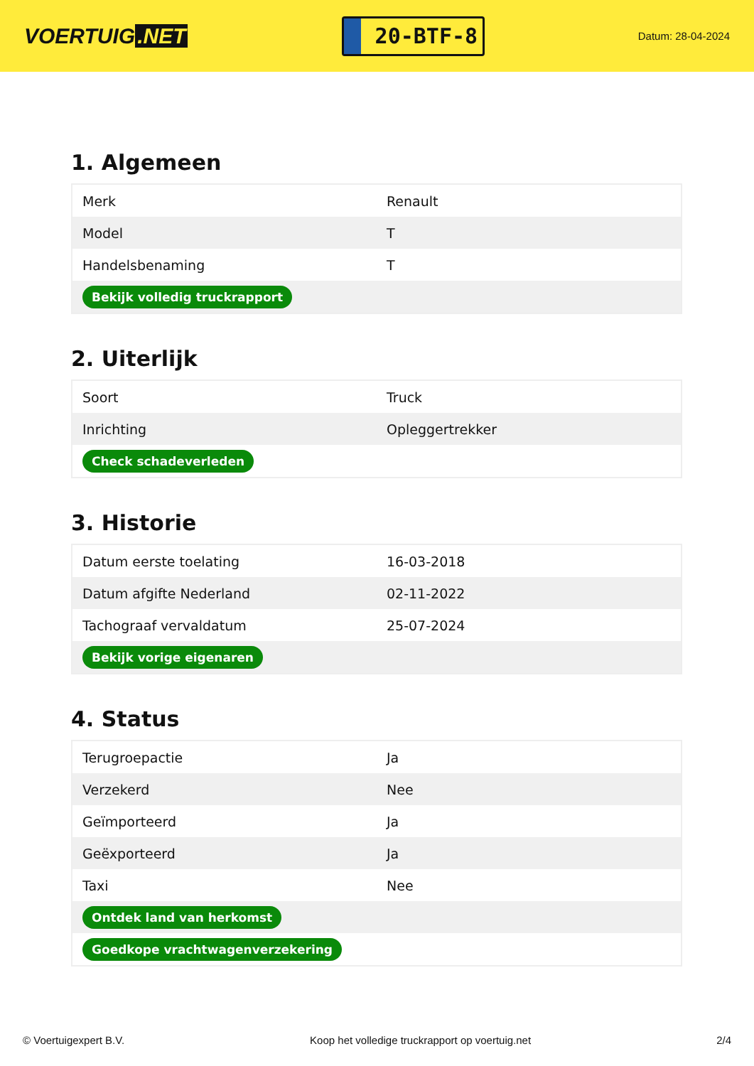VOERTUIG.NET
20-BTF-8
Datum: 28-04-2024
1. Algemeen
| Merk | Renault |
| Model | T |
| Handelsbenaming | T |
| Bekijk volledig truckrapport | |
2. Uiterlijk
| Soort | Truck |
| Inrichting | Opleggertrekker |
| Check schadeverleden | |
3. Historie
| Datum eerste toelating | 16-03-2018 |
| Datum afgifte Nederland | 02-11-2022 |
| Tachograaf vervaldatum | 25-07-2024 |
| Bekijk vorige eigenaren | |
4. Status
| Terugroepactie | Ja |
| Verzekerd | Nee |
| Geïmporteerd | Ja |
| Geëxporteerd | Ja |
| Taxi | Nee |
| Ontdek land van herkomst | |
| Goedkope vrachtwagenverzekering | |
© Voertuigexpert B.V. Koop het volledige truckrapport op voertuig.net 2/4